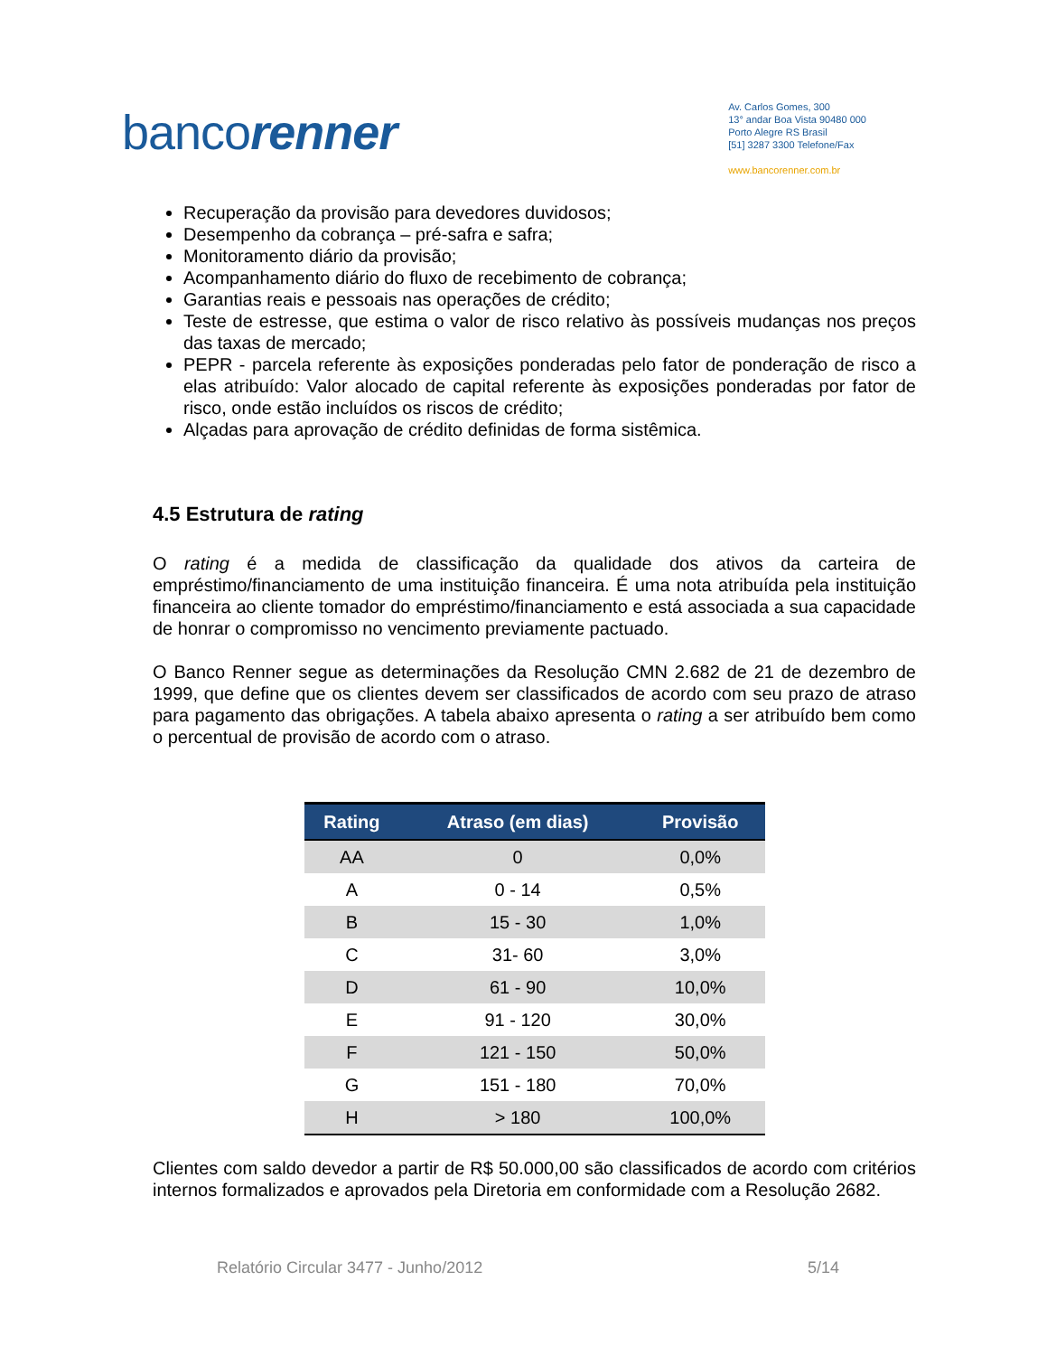bancorenner
Av. Carlos Gomes, 300
13° andar Boa Vista 90480 000
Porto Alegre RS Brasil
[51] 3287 3300 Telefone/Fax
www.bancorenner.com.br
Recuperação da provisão para devedores duvidosos;
Desempenho da cobrança – pré-safra e safra;
Monitoramento diário da provisão;
Acompanhamento diário do fluxo de recebimento de cobrança;
Garantias reais e pessoais nas operações de crédito;
Teste de estresse, que estima o valor de risco relativo às possíveis mudanças nos preços das taxas de mercado;
PEPR - parcela referente às exposições ponderadas pelo fator de ponderação de risco a elas atribuído: Valor alocado de capital referente às exposições ponderadas por fator de risco, onde estão incluídos os riscos de crédito;
Alçadas para aprovação de crédito definidas de forma sistêmica.
4.5 Estrutura de rating
O rating é a medida de classificação da qualidade dos ativos da carteira de empréstimo/financiamento de uma instituição financeira. É uma nota atribuída pela instituição financeira ao cliente tomador do empréstimo/financiamento e está associada a sua capacidade de honrar o compromisso no vencimento previamente pactuado.
O Banco Renner segue as determinações da Resolução CMN 2.682 de 21 de dezembro de 1999, que define que os clientes devem ser classificados de acordo com seu prazo de atraso para pagamento das obrigações. A tabela abaixo apresenta o rating a ser atribuído bem como o percentual de provisão de acordo com o atraso.
| Rating | Atraso (em dias) | Provisão |
| --- | --- | --- |
| AA | 0 | 0,0% |
| A | 0 - 14 | 0,5% |
| B | 15 - 30 | 1,0% |
| C | 31- 60 | 3,0% |
| D | 61 - 90 | 10,0% |
| E | 91 - 120 | 30,0% |
| F | 121 - 150 | 50,0% |
| G | 151 - 180 | 70,0% |
| H | > 180 | 100,0% |
Clientes com saldo devedor a partir de R$ 50.000,00 são classificados de acordo com critérios internos formalizados e aprovados pela Diretoria em conformidade com a Resolução 2682.
Relatório Circular 3477 - Junho/2012 5/14